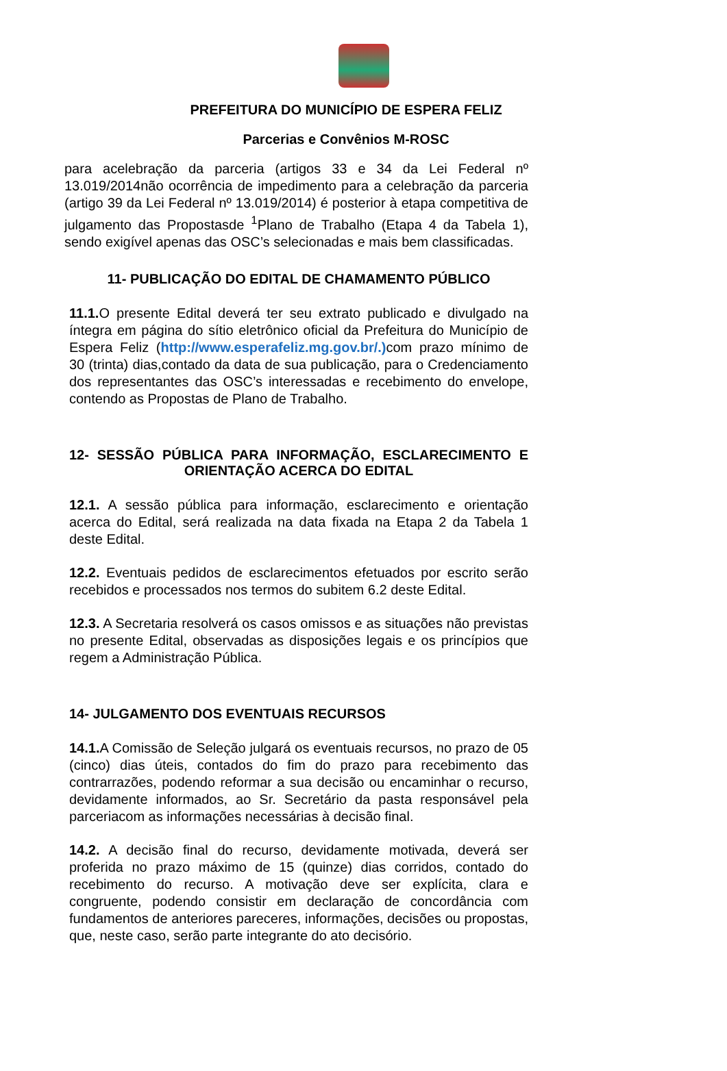PREFEITURA DO MUNICÍPIO DE ESPERA FELIZ
Parcerias e Convênios M-ROSC
para acelebração da parceria (artigos 33 e 34 da Lei Federal nº 13.019/2014não ocorrência de impedimento para a celebração da parceria (artigo 39 da Lei Federal nº 13.019/2014) é posterior à etapa competitiva de julgamento das Propostasde <sup>1</sup>Plano de Trabalho (Etapa 4 da Tabela 1), sendo exigível apenas das OSC’s selecionadas e mais bem classificadas.
11- PUBLICAÇÃO DO EDITAL DE CHAMAMENTO PÚBLICO
11.1. O presente Edital deverá ter seu extrato publicado e divulgado na íntegra em página do sítio eletrônico oficial da Prefeitura do Município de Espera Feliz (http://www.esperafeliz.mg.gov.br/.) com prazo mínimo de 30 (trinta) dias,contado da data de sua publicação, para o Credenciamento dos representantes das OSC’s interessadas e recebimento do envelope, contendo as Propostas de Plano de Trabalho.
12- SESSÃO PÚBLICA PARA INFORMAÇÃO, ESCLARECIMENTO E ORIENTAÇÃO ACERCA DO EDITAL
12.1. A sessão pública para informação, esclarecimento e orientação acerca do Edital, será realizada na data fixada na Etapa 2 da Tabela 1 deste Edital.
12.2. Eventuais pedidos de esclarecimentos efetuados por escrito serão recebidos e processados nos termos do subitem 6.2 deste Edital.
12.3. A Secretaria resolverá os casos omissos e as situações não previstas no presente Edital, observadas as disposições legais e os princípios que regem a Administração Pública.
14- JULGAMENTO DOS EVENTUAIS RECURSOS
14.1. A Comissão de Seleção julgará os eventuais recursos, no prazo de 05 (cinco) dias úteis, contados do fim do prazo para recebimento das contrarrazões, podendo reformar a sua decisão ou encaminhar o recurso, devidamente informados, ao Sr. Secretário da pasta responsável pela parceriacom as informações necessárias à decisão final.
14.2. A decisão final do recurso, devidamente motivada, deverá ser proferida no prazo máximo de 15 (quinze) dias corridos, contado do recebimento do recurso. A motivação deve ser explícita, clara e congruente, podendo consistir em declaração de concordância com fundamentos de anteriores pareceres, informações, decisões ou propostas, que, neste caso, serão parte integrante do ato decisório.